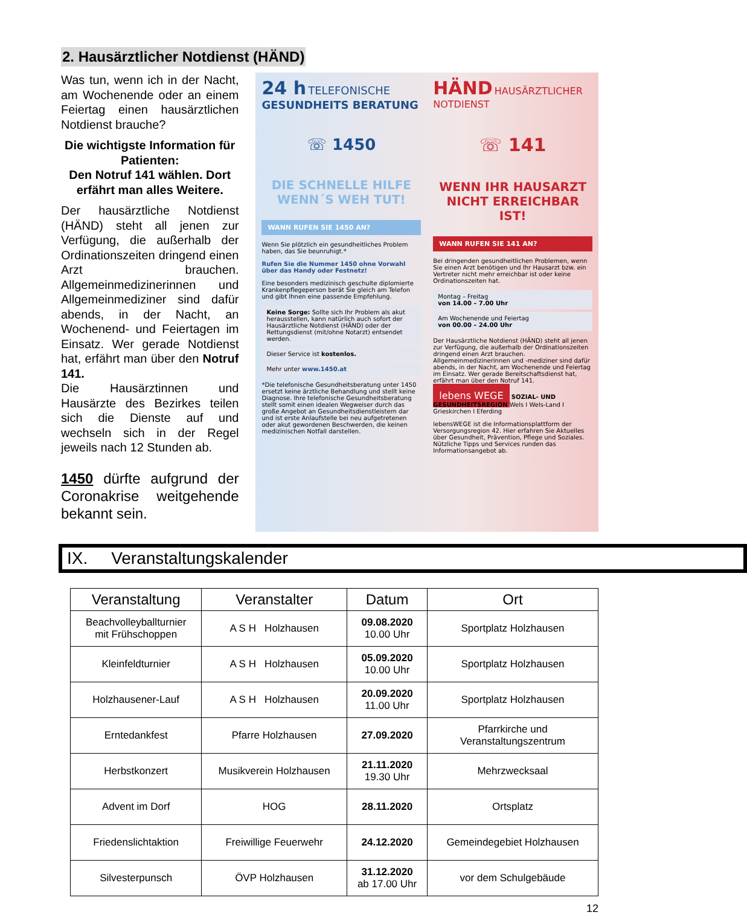2. Hausärztlicher Notdienst (HÄND)
Was tun, wenn ich in der Nacht, am Wochenende oder an einem Feiertag einen hausärztlichen Notdienst brauche?
Die wichtigste Information für Patienten:
Den Notruf 141 wählen. Dort erfährt man alles Weitere.
Der hausärztliche Notdienst (HÄND) steht all jenen zur Verfügung, die außerhalb der Ordinationszeiten dringend einen Arzt brauchen. Allgemeinmedizinerinnen und Allgemeinmediziner sind dafür abends, in der Nacht, an Wochenend- und Feiertagen im Einsatz. Wer gerade Notdienst hat, erfährt man über den Notruf 141.
Die Hausärztinnen und Hausärzte des Bezirkes teilen sich die Dienste auf und wechseln sich in der Regel jeweils nach 12 Stunden ab.
1450 dürfte aufgrund der Coronakrise weitgehende bekannt sein.
24 h TELEFONISCHE
GESUNDHEITS BERATUNG
☏ 1450
DIE SCHNELLE HILFE
WENN´S WEH TUT!
WANN RUFEN SIE 1450 AN?
Wenn Sie plötzlich ein gesundheitliches Problem haben, das Sie beunruhigt.*
Rufen Sie die Nummer 1450 ohne Vorwahl über das Handy oder Festnetz!
Eine besonders medizinisch geschulte diplomierte Krankenpflegeperson berät Sie gleich am Telefon und gibt Ihnen eine passende Empfehlung.
Keine Sorge: Sollte sich Ihr Problem als akut herausstellen, kann natürlich auch sofort der Hausärztliche Notdienst (HÄND) oder der Rettungsdienst (mit/ohne Notarzt) entsendet werden.
Dieser Service ist kostenlos.
Mehr unter www.1450.at
*Die telefonische Gesundheitsberatung unter 1450 ersetzt keine ärztliche Behandlung und stellt keine Diagnose. Ihre telefonische Gesundheitsberatung stellt somit einen idealen Wegweiser durch das große Angebot an Gesundheitsdienstleistern dar und ist erste Anlaufstelle bei neu aufgetretenen oder akut gewordenen Beschwerden, die keinen medizinischen Notfall darstellen.
HÄND HAUSÄRZTLICHER NOTDIENST
☏ 141
WENN IHR HAUSARZT
NICHT ERREICHBAR IST!
WANN RUFEN SIE 141 AN?
Bei dringenden gesundheitlichen Problemen, wenn Sie einen Arzt benötigen und Ihr Hausarzt bzw. ein Vertreter nicht mehr erreichbar ist oder keine Ordinationszeiten hat.
Montag – Freitag
von 14.00 – 7.00 Uhr
Am Wochenende und Feiertag
von 00.00 – 24.00 Uhr
Der Hausärztliche Notdienst (HÄND) steht all jenen zur Verfügung, die außerhalb der Ordinationszeiten dringend einen Arzt brauchen. Allgemeinmedizinerinnen und -mediziner sind dafür abends, in der Nacht, am Wochenende und Feiertag im Einsatz. Wer gerade Bereitschaftsdienst hat, erfährt man über den Notruf 141.
lebens WEGE SOZIAL- UND GESUNDHEITSREGION Wels I Wels-Land I Grieskirchen I Eferding
lebensWEGE ist die Informationsplattform der Versorgungsregion 42. Hier erfahren Sie Aktuelles über Gesundheit, Prävention, Pflege und Soziales. Nützliche Tipps und Services runden das Informationsangebot ab.
IX. Veranstaltungskalender
| Veranstaltung | Veranstalter | Datum | Ort |
| --- | --- | --- | --- |
| Beachvolleyballturnier mit Frühschoppen | A S H Holzhausen | 09.08.2020 10.00 Uhr | Sportplatz Holzhausen |
| Kleinfeldturnier | A S H Holzhausen | 05.09.2020 10.00 Uhr | Sportplatz Holzhausen |
| Holzhausener-Lauf | A S H Holzhausen | 20.09.2020 11.00 Uhr | Sportplatz Holzhausen |
| Erntedankfest | Pfarre Holzhausen | 27.09.2020 | Pfarrkirche und Veranstaltungszentrum |
| Herbstkonzert | Musikverein Holzhausen | 21.11.2020 19.30 Uhr | Mehrzwecksaal |
| Advent im Dorf | HOG | 28.11.2020 | Ortsplatz |
| Friedenslichtaktion | Freiwillige Feuerwehr | 24.12.2020 | Gemeindegebiet Holzhausen |
| Silvesterpunsch | ÖVP Holzhausen | 31.12.2020 ab 17.00 Uhr | vor dem Schulgebäude |
12